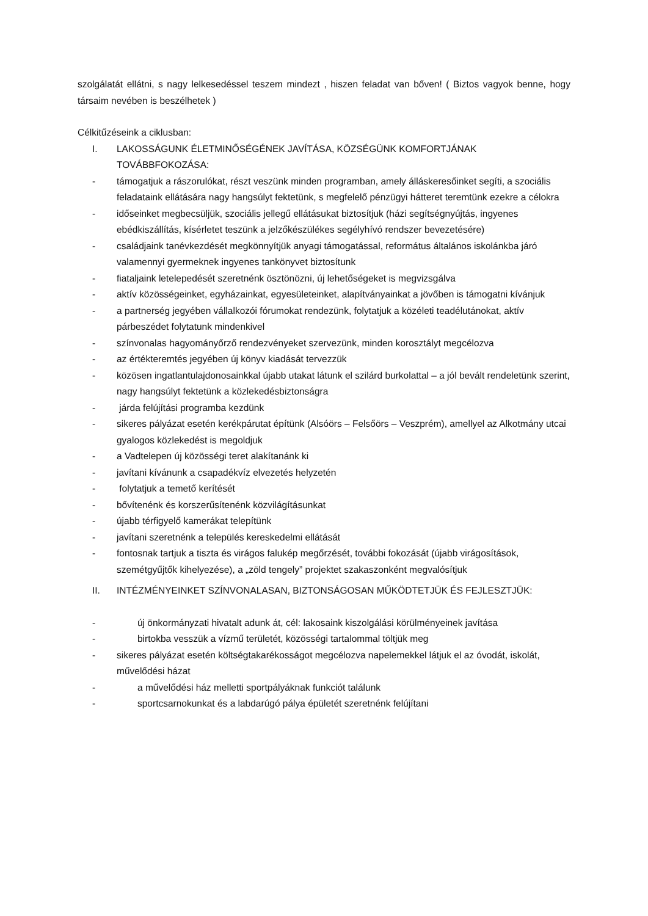szolgálatát ellátni, s nagy lelkesedéssel teszem mindezt , hiszen feladat van bőven! ( Biztos vagyok benne, hogy társaim nevében is beszélhetek )
Célkitűzéseink a ciklusban:
I. LAKOSSÁGUNK ÉLETMINŐSÉGÉNEK JAVÍTÁSA, KÖZSÉGÜNK KOMFORTJÁNAK TOVÁBBFOKOZÁSA:
- támogatjuk a rászorulókat, részt veszünk minden programban, amely álláskeresőinket segíti, a szociális feladataink ellátására nagy hangsúlyt fektetünk, s megfelelő pénzügyi hátteret teremtünk ezekre a célokra
- időseinket megbecsüljük, szociális jellegű ellátásukat biztosítjuk (házi segítségnyújtás, ingyenes ebédkiszállítás, kísérletet teszünk a jelzőkészülékes segélyhívó rendszer bevezetésére)
- családjaink tanévkezdését megkönnyítjük anyagi támogatással, református általános iskolánkba járó valamennyi gyermeknek ingyenes tankönyvet biztosítunk
- fiataljaink letelepedését szeretnénk ösztönözni, új lehetőségeket is megvizsgálva
- aktív közösségeinket, egyházainkat, egyesületeinket, alapítványainkat a jövőben is támogatni kívánjuk
- a partnerség jegyében vállalkozói fórumokat rendezünk, folytatjuk a közéleti teadélutánokat, aktív párbeszédet folytatunk mindenkivel
- színvonalas hagyományőrző rendezvényeket szervezünk, minden korosztályt megcélozva
- az értékteremtés jegyében új könyv kiadását tervezzük
- közösen ingatlantulajdonosainkkal újabb utakat látunk el szilárd burkolattal – a jól bevált rendeletünk szerint, nagy hangsúlyt fektetünk a közlekedésbiztonságra
- járda felújítási programba kezdünk
- sikeres pályázat esetén kerékpárutat építünk (Alsóörs – Felsőörs – Veszprém), amellyel az Alkotmány utcai gyalogos közlekedést is megoldjuk
- a Vadtelepen új közösségi teret alakítanánk ki
- javítani kívánunk a csapadékvíz elvezetés helyzetén
- folytatjuk a temető kerítését
- bővítenénk és korszerűsítenénk közvilágításunkat
- újabb térfigyelő kamerákat telepítünk
- javítani szeretnénk a település kereskedelmi ellátását
- fontosnak tartjuk a tiszta és virágos falukép megőrzését, további fokozását (újabb virágosítások, szemétgyűjtők kihelyezése), a „zöld tengely” projektet szakaszonként megvalósítjuk
II. INTÉZMÉNYEINKET SZÍNVONALASAN, BIZTONSÁGOSAN MŰKÖDTETJÜK ÉS FEJLESZTJÜK:
- új önkormányzati hivatalt adunk át, cél: lakosaink kiszolgálási körülményeinek javítása
- birtokba vesszük a vízmű területét, közösségi tartalommal töltjük meg
- sikeres pályázat esetén költségtakarékosságot megcélozva napelemekkel látjuk el az óvodát, iskolát, művelődési házat
- a művelődési ház melletti sportpályáknak funkciót találunk
- sportcsarnokunkat és a labdarúgó pálya épületét szeretnénk felújítani